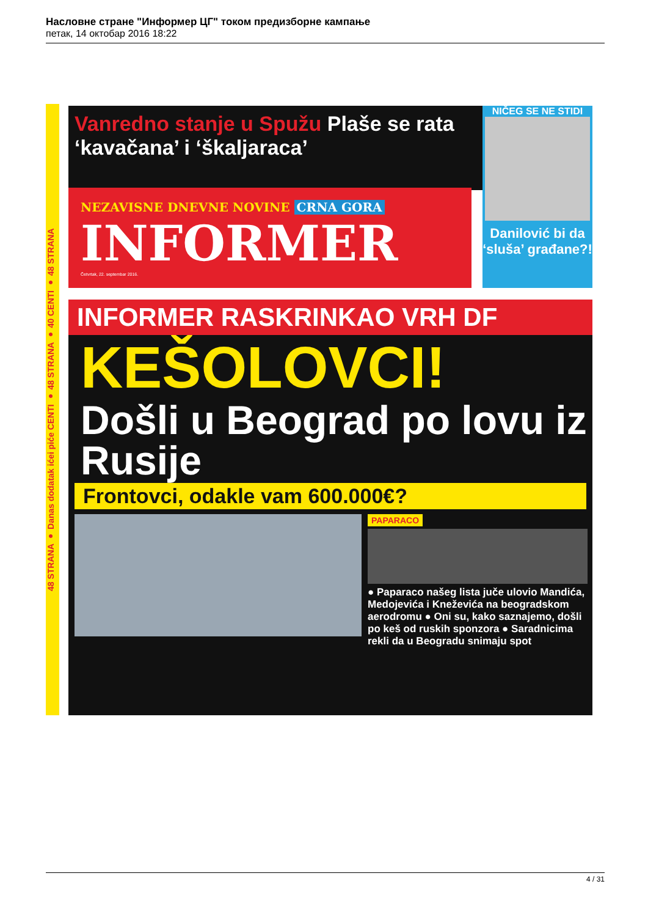Насловне стране "Информер ЦГ" током предизборне кампање
петак, 14 октобар 2016 18:22
48 STRANA ● Danas dodatak ićei piće CENTI ● 48 STRANA ● 40 CENTI ● 48 STRANA
Vanredno stanje u Spužu Plaše se rata ‘kavačana’ i ‘škaljaraca’
NIČEG SE NE STIDI
Danilović bi da ‘sluša’ građane?!
NEZAVISNE DNEVNE NOVINE CRNA GORA
INFORMER
Četvrtak, 22. septembar 2016.
INFORMER RASKRINKAO VRH DF
KEŠOLOVCI!
Došli u Beograd po lovu iz Rusije
Frontovci, odakle vam 600.000€?
PAPARACO
● Paparaco našeg lista juče ulovio Mandića, Medojevića i Kneževića na beogradskom aerodromu ● Oni su, kako saznajemo, došli po keš od ruskih sponzora ● Saradnicima rekli da u Beogradu snimaju spot
4 / 31